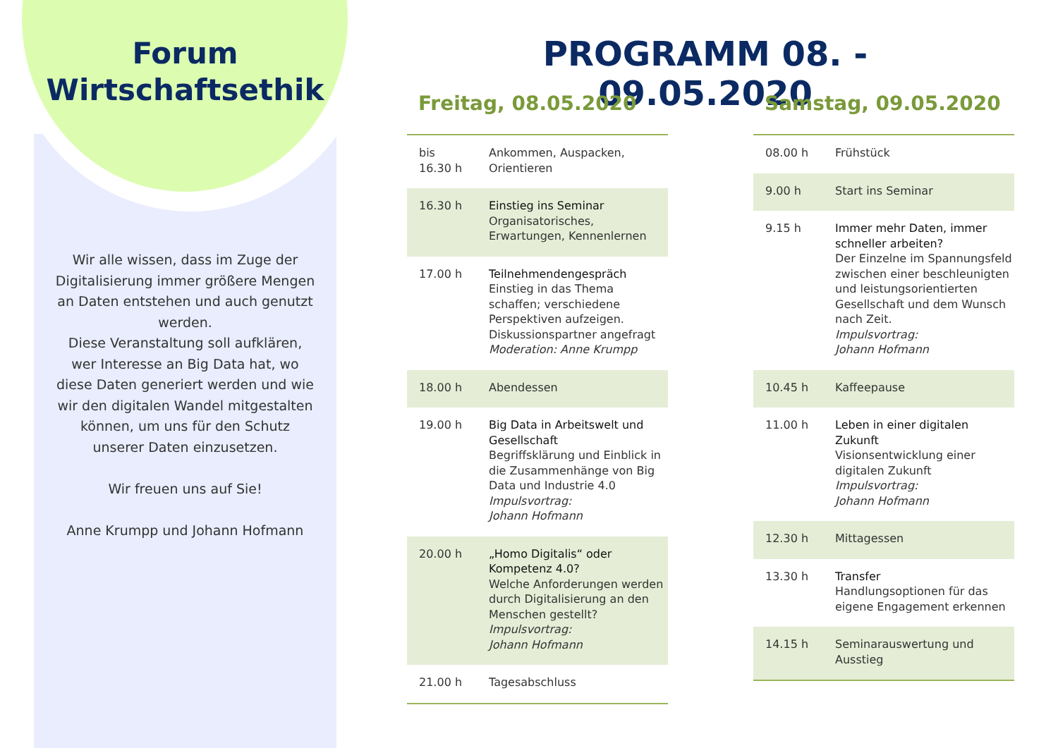Forum
Wirtschaftsethik
Wir alle wissen, dass im Zuge der Digitalisierung immer größere Mengen an Daten entstehen und auch genutzt werden.
Diese Veranstaltung soll aufklären, wer Interesse an Big Data hat, wo diese Daten generiert werden und wie wir den digitalen Wandel mitgestalten können, um uns für den Schutz unserer Daten einzusetzen.
Wir freuen uns auf Sie!
Anne Krumpp und Johann Hofmann
PROGRAMM 08. - 09.05.2020
Freitag, 08.05.2020
| bis 16.30 h | Ankommen, Auspacken, Orientieren |
| 16.30 h | Einstieg ins Seminar Organisatorisches, Erwartungen, Kennenlernen |
| 17.00 h | Teilnehmendengespräch Einstieg in das Thema schaffen; verschiedene Perspektiven aufzeigen. Diskussionspartner angefragt Moderation: Anne Krumpp |
| 18.00 h | Abendessen |
| 19.00 h | Big Data in Arbeitswelt und Gesellschaft Begriffsklärung und Einblick in die Zusammenhänge von Big Data und Industrie 4.0 Impulsvortrag: Johann Hofmann |
| 20.00 h | „Homo Digitalis“ oder Kompetenz 4.0? Welche Anforderungen werden durch Digitalisierung an den Menschen gestellt? Impulsvortrag: Johann Hofmann |
| 21.00 h | Tagesabschluss |
Samstag, 09.05.2020
| 08.00 h | Frühstück |
| 9.00 h | Start ins Seminar |
| 9.15 h | Immer mehr Daten, immer schneller arbeiten? Der Einzelne im Spannungsfeld zwischen einer beschleunigten und leistungsorientierten Gesellschaft und dem Wunsch nach Zeit. Impulsvortrag: Johann Hofmann |
| 10.45 h | Kaffeepause |
| 11.00 h | Leben in einer digitalen Zukunft Visionsentwicklung einer digitalen Zukunft Impulsvortrag: Johann Hofmann |
| 12.30 h | Mittagessen |
| 13.30 h | Transfer Handlungsoptionen für das eigene Engagement erkennen |
| 14.15 h | Seminarauswertung und Ausstieg |